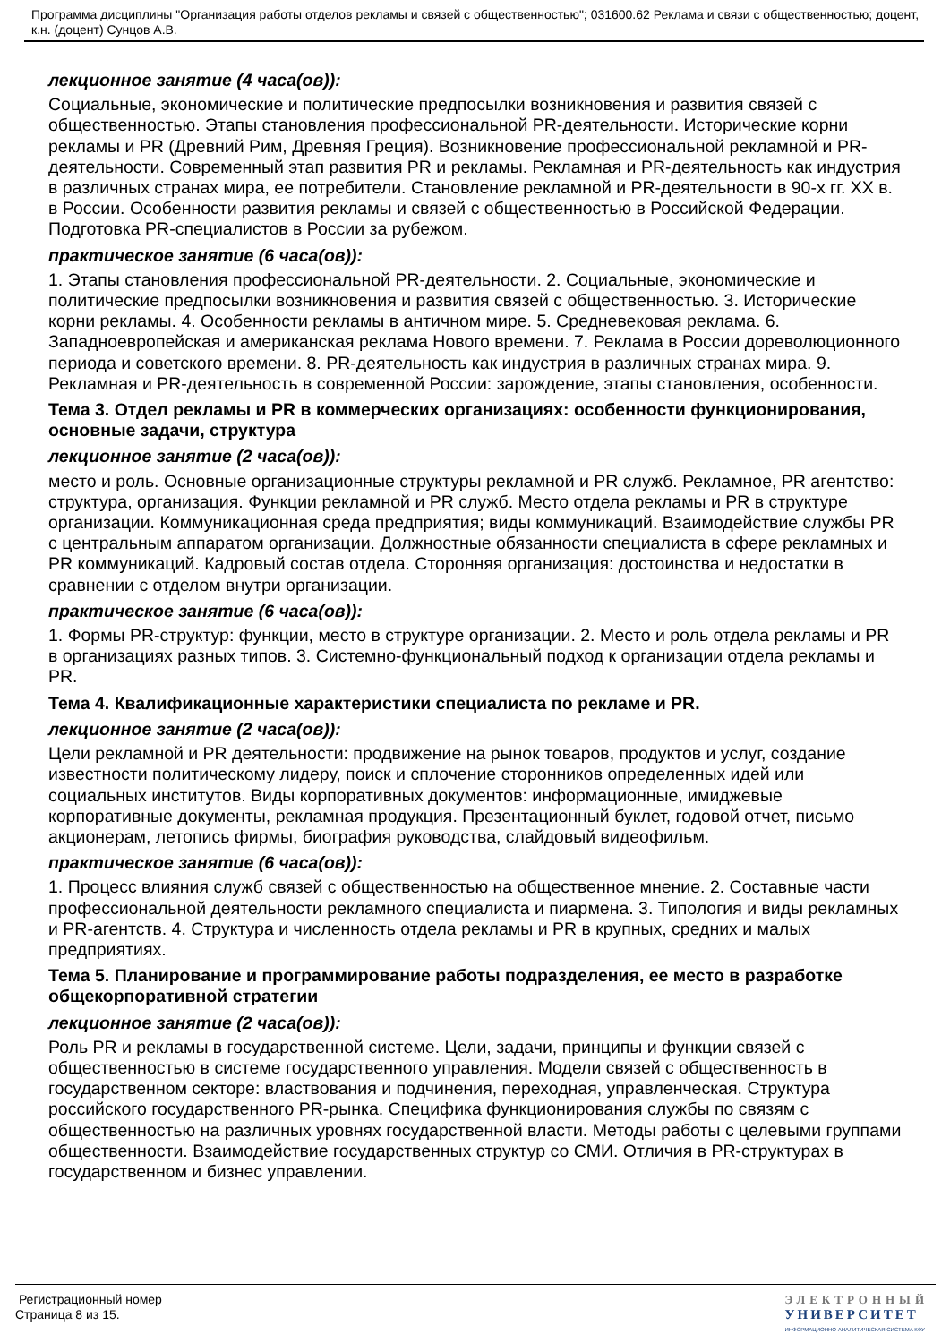Программа дисциплины "Организация работы отделов рекламы и связей с общественностью"; 031600.62 Реклама и связи с общественностью; доцент, к.н. (доцент) Сунцов А.В.
лекционное занятие (4 часа(ов)):
Социальные, экономические и политические предпосылки возникновения и развития связей с общественностью. Этапы становления профессиональной PR-деятельности. Исторические корни рекламы и PR (Древний Рим, Древняя Греция). Возникновение профессиональной рекламной и PR-деятельности. Современный этап развития PR и рекламы. Рекламная и PR-деятельность как индустрия в различных странах мира, ее потребители. Становление рекламной и PR-деятельности в 90-х гг. XX в. в России. Особенности развития рекламы и связей с общественностью в Российской Федерации. Подготовка PR-специалистов в России за рубежом.
практическое занятие (6 часа(ов)):
1. Этапы становления профессиональной PR-деятельности. 2. Социальные, экономические и политические предпосылки возникновения и развития связей с общественностью. 3. Исторические корни рекламы. 4. Особенности рекламы в античном мире. 5. Средневековая реклама. 6. Западноевропейская и американская реклама Нового времени. 7. Реклама в России дореволюционного периода и советского времени. 8. PR-деятельность как индустрия в различных странах мира. 9. Рекламная и PR-деятельность в современной России: зарождение, этапы становления, особенности.
Тема 3. Отдел рекламы и PR в коммерческих организациях: особенности функционирования, основные задачи, структура
лекционное занятие (2 часа(ов)):
место и роль. Основные организационные структуры рекламной и PR служб. Рекламное, PR агентство: структура, организация. Функции рекламной и PR служб. Место отдела рекламы и PR в структуре организации. Коммуникационная среда предприятия; виды коммуникаций. Взаимодействие службы PR с центральным аппаратом организации. Должностные обязанности специалиста в сфере рекламных и PR коммуникаций. Кадровый состав отдела. Сторонняя организация: достоинства и недостатки в сравнении с отделом внутри организации.
практическое занятие (6 часа(ов)):
1. Формы PR-структур: функции, место в структуре организации. 2. Место и роль отдела рекламы и PR в организациях разных типов. 3. Системно-функциональный подход к организации отдела рекламы и PR.
Тема 4. Квалификационные характеристики специалиста по рекламе и PR.
лекционное занятие (2 часа(ов)):
Цели рекламной и PR деятельности: продвижение на рынок товаров, продуктов и услуг, создание известности политическому лидеру, поиск и сплочение сторонников определенных идей или социальных институтов. Виды корпоративных документов: информационные, имиджевые корпоративные документы, рекламная продукция. Презентационный буклет, годовой отчет, письмо акционерам, летопись фирмы, биография руководства, слайдовый видеофильм.
практическое занятие (6 часа(ов)):
1. Процесс влияния служб связей с общественностью на общественное мнение. 2. Составные части профессиональной деятельности рекламного специалиста и пиармена. 3. Типология и виды рекламных и PR-агентств. 4. Структура и численность отдела рекламы и PR в крупных, средних и малых предприятиях.
Тема 5. Планирование и программирование работы подразделения, ее место в разработке общекорпоративной стратегии
лекционное занятие (2 часа(ов)):
Роль PR и рекламы в государственной системе. Цели, задачи, принципы и функции связей с общественностью в системе государственного управления. Модели связей с общественность в государственном секторе: властвования и подчинения, переходная, управленческая. Структура российского государственного PR-рынка. Специфика функционирования службы по связям с общественностью на различных уровнях государственной власти. Методы работы с целевыми группами общественности. Взаимодействие государственных структур со СМИ. Отличия в PR-структурах в государственном и бизнес управлении.
Регистрационный номер
Страница 8 из 15.
ЭЛЕКТРОННЫЙ
УНИВЕРСИТЕТ
ИНФОРМАЦИОННО АНАЛИТИЧЕСКАЯ СИСТЕМА КФУ